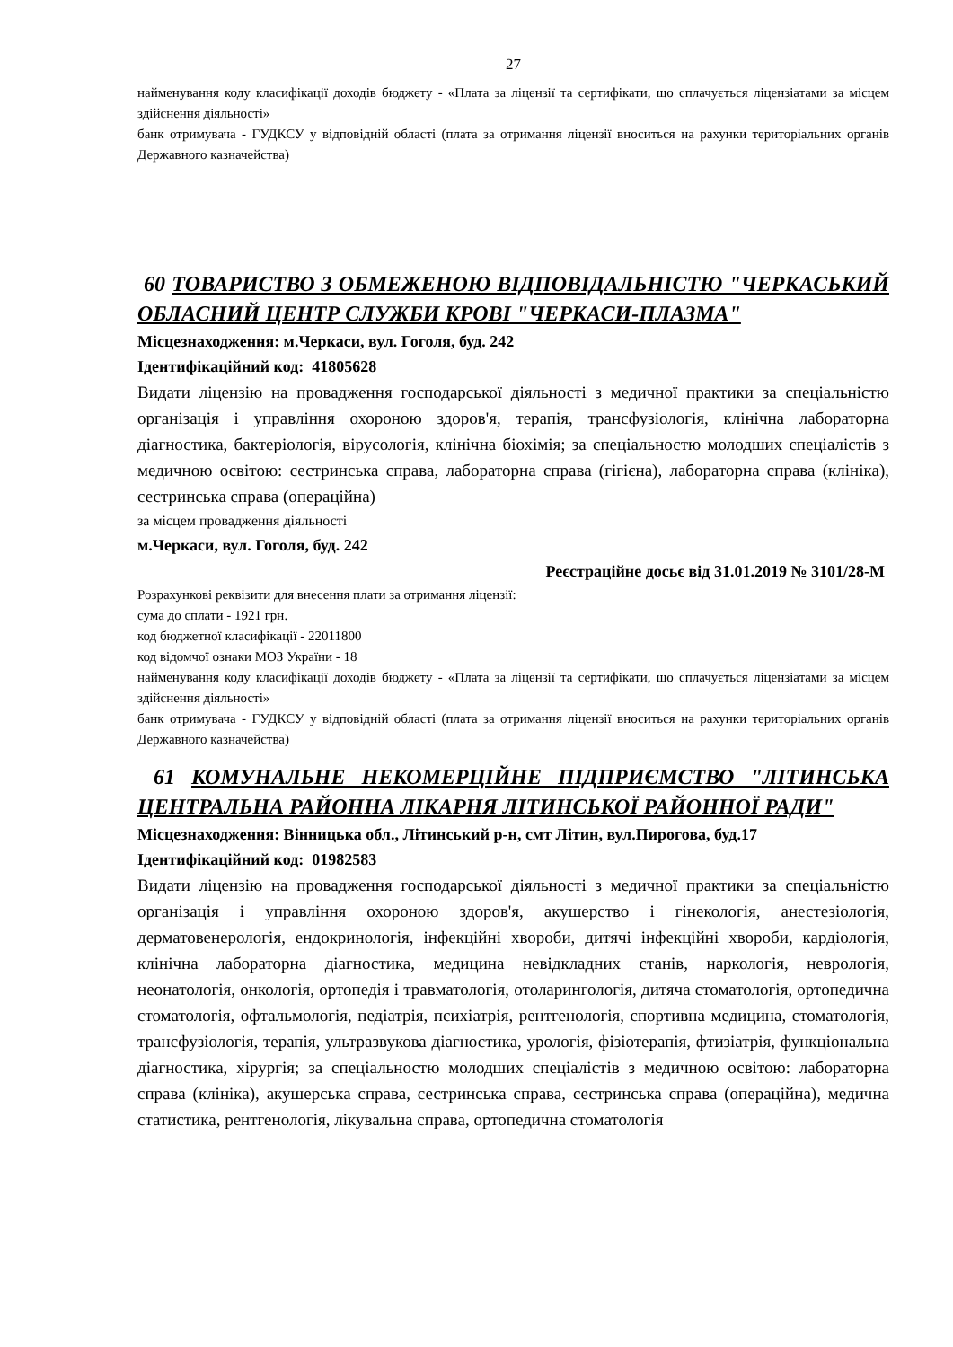27
найменування коду класифікації доходів бюджету - «Плата за ліцензії та сертифікати, що сплачується ліцензіатами за місцем здійснення діяльності»
банк отримувача - ГУДКСУ у відповідній області (плата за отримання ліцензії вноситься на рахунки територіальних органів Державного казначейства)
60 ТОВАРИСТВО З ОБМЕЖЕНОЮ ВІДПОВІДАЛЬНІСТЮ "ЧЕРКАСЬКИЙ ОБЛАСНИЙ ЦЕНТР СЛУЖБИ КРОВІ "ЧЕРКАСИ-ПЛАЗМА"
Місцезнаходження: м.Черкаси, вул. Гоголя, буд. 242
Ідентифікаційний код: 41805628
Видати ліцензію на провадження господарської діяльності з медичної практики за спеціальністю організація і управління охороною здоров'я, терапія, трансфузіологія, клінічна лабораторна діагностика, бактеріологія, вірусологія, клінічна біохімія; за спеціальностю молодших спеціалістів з медичною освітою: сестринська справа, лабораторна справа (гігієна), лабораторна справа (клініка), сестринська справа (операційна)
за місцем провадження діяльності
м.Черкаси, вул. Гоголя, буд. 242
Реєстраційне досьє від 31.01.2019 № 3101/28-М
Розрахункові реквізити для внесення плати за отримання ліцензії:
сума до сплати - 1921 грн.
код бюджетної класифікації - 22011800
код відомчої ознаки МОЗ України - 18
найменування коду класифікації доходів бюджету - «Плата за ліцензії та сертифікати, що сплачується ліцензіатами за місцем здійснення діяльності»
банк отримувача - ГУДКСУ у відповідній області (плата за отримання ліцензії вноситься на рахунки територіальних органів Державного казначейства)
61 КОМУНАЛЬНЕ НЕКОМЕРЦІЙНЕ ПІДПРИЄМСТВО "ЛІТИНСЬКА ЦЕНТРАЛЬНА РАЙОННА ЛІКАРНЯ ЛІТИНСЬКОЇ РАЙОННОЇ РАДИ"
Місцезнаходження: Вінницька обл., Літинський р-н, смт Літин, вул.Пирогова, буд.17
Ідентифікаційний код: 01982583
Видати ліцензію на провадження господарської діяльності з медичної практики за спеціальністю організація і управління охороною здоров'я, акушерство і гінекологія, анестезіологія, дерматовенерологія, ендокринологія, інфекційні хвороби, дитячі інфекційні хвороби, кардіологія, клінічна лабораторна діагностика, медицина невідкладних станів, наркологія, неврологія, неонатологія, онкологія, ортопедія і травматологія, отоларингологія, дитяча стоматологія, ортопедична стоматологія, офтальмологія, педіатрія, психіатрія, рентгенологія, спортивна медицина, стоматологія, трансфузіологія, терапія, ультразвукова діагностика, урологія, фізіотерапія, фтизіатрія, функціональна діагностика, хірургія; за спеціальностю молодших спеціалістів з медичною освітою: лабораторна справа (клініка), акушерська справа, сестринська справа, сестринська справа (операційна), медична статистика, рентгенологія, лікувальна справа, ортопедична стоматологія